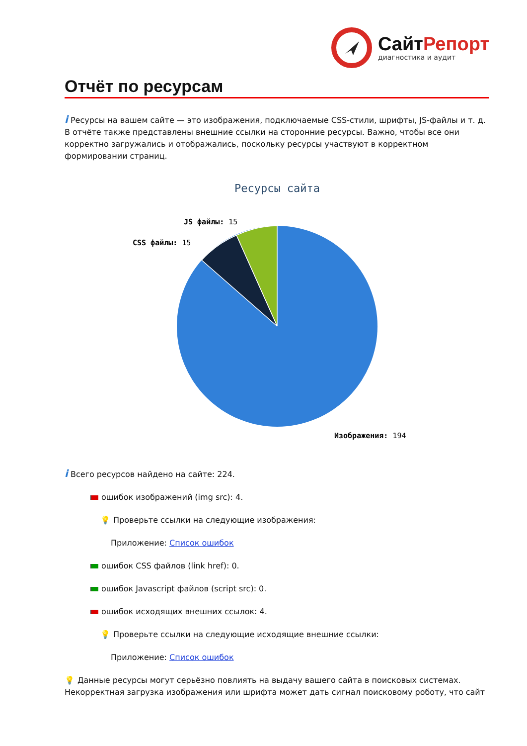СайтРепорт
диагностика и аудит
Отчёт по ресурсам
i Ресурсы на вашем сайте — это изображения, подключаемые CSS-стили, шрифты, JS-файлы и т. д. В отчёте также представлены внешние ссылки на сторонние ресурсы. Важно, чтобы все они корректно загружались и отображались, поскольку ресурсы участвуют в корректном формировании страниц.
Ресурсы сайта
JS файлы: 15
CSS файлы: 15
Изображения: 194
i Всего ресурсов найдено на сайте: 224.
ошибок изображений (img src): 4.
💡 Проверьте ссылки на следующие изображения:
Приложение: Список ошибок
ошибок CSS файлов (link href): 0.
ошибок Javascript файлов (script src): 0.
ошибок исходящих внешних ссылок: 4.
💡 Проверьте ссылки на следующие исходящие внешние ссылки:
Приложение: Список ошибок
💡 Данные ресурсы могут серьёзно повлиять на выдачу вашего сайта в поисковых системах. Некорректная загрузка изображения или шрифта может дать сигнал поисковому роботу, что сайт